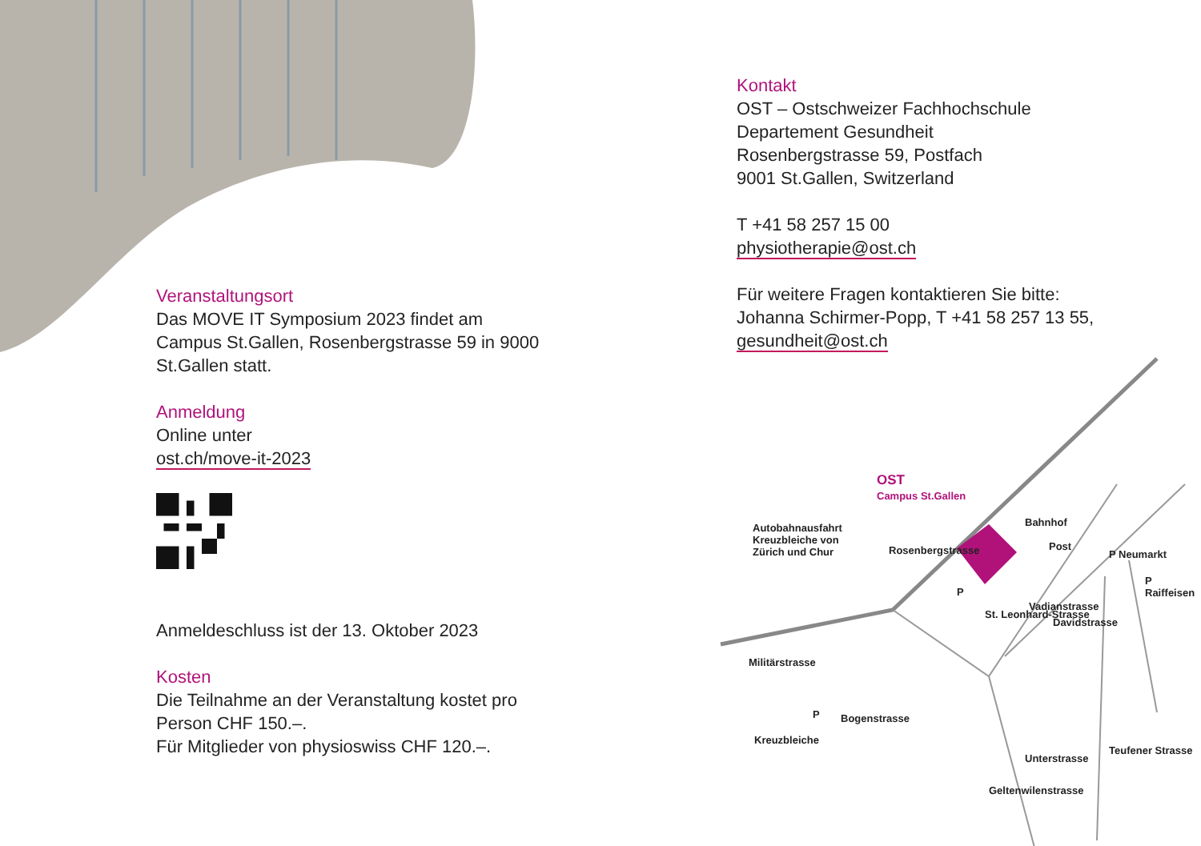Veranstaltungsort
Das MOVE IT Symposium 2023 findet am Campus St.Gallen, Rosenbergstrasse 59 in 9000 St.Gallen statt.
Anmeldung
Online unter
ost.ch/move-it-2023
Anmeldeschluss ist der 13. Oktober 2023
Kosten
Die Teilnahme an der Veranstaltung kostet pro Person CHF 150.–.
Für Mitglieder von physioswiss CHF 120.–.
Kontakt
OST – Ostschweizer Fachhochschule
Departement Gesundheit
Rosenbergstrasse 59, Postfach
9001 St.Gallen, Switzerland
T +41 58 257 15 00
physiotherapie@ost.ch
Für weitere Fragen kontaktieren Sie bitte:
Johanna Schirmer-Popp, T +41 58 257 13 55,
gesundheit@ost.ch
OST
Campus St.Gallen
Autobahnausfahrt
Kreuzbleiche von
Zürich und Chur
Rosenbergstrasse
Bahnhof
Post
P Neumarkt
P Raiffeisen
P
St. Leonhard-Strasse
Vadianstrasse
Davidstrasse
Militärstrasse
P
Kreuzbleiche
Bogenstrasse
Geltenwilenstrasse
Unterstrasse
Teufener Strasse